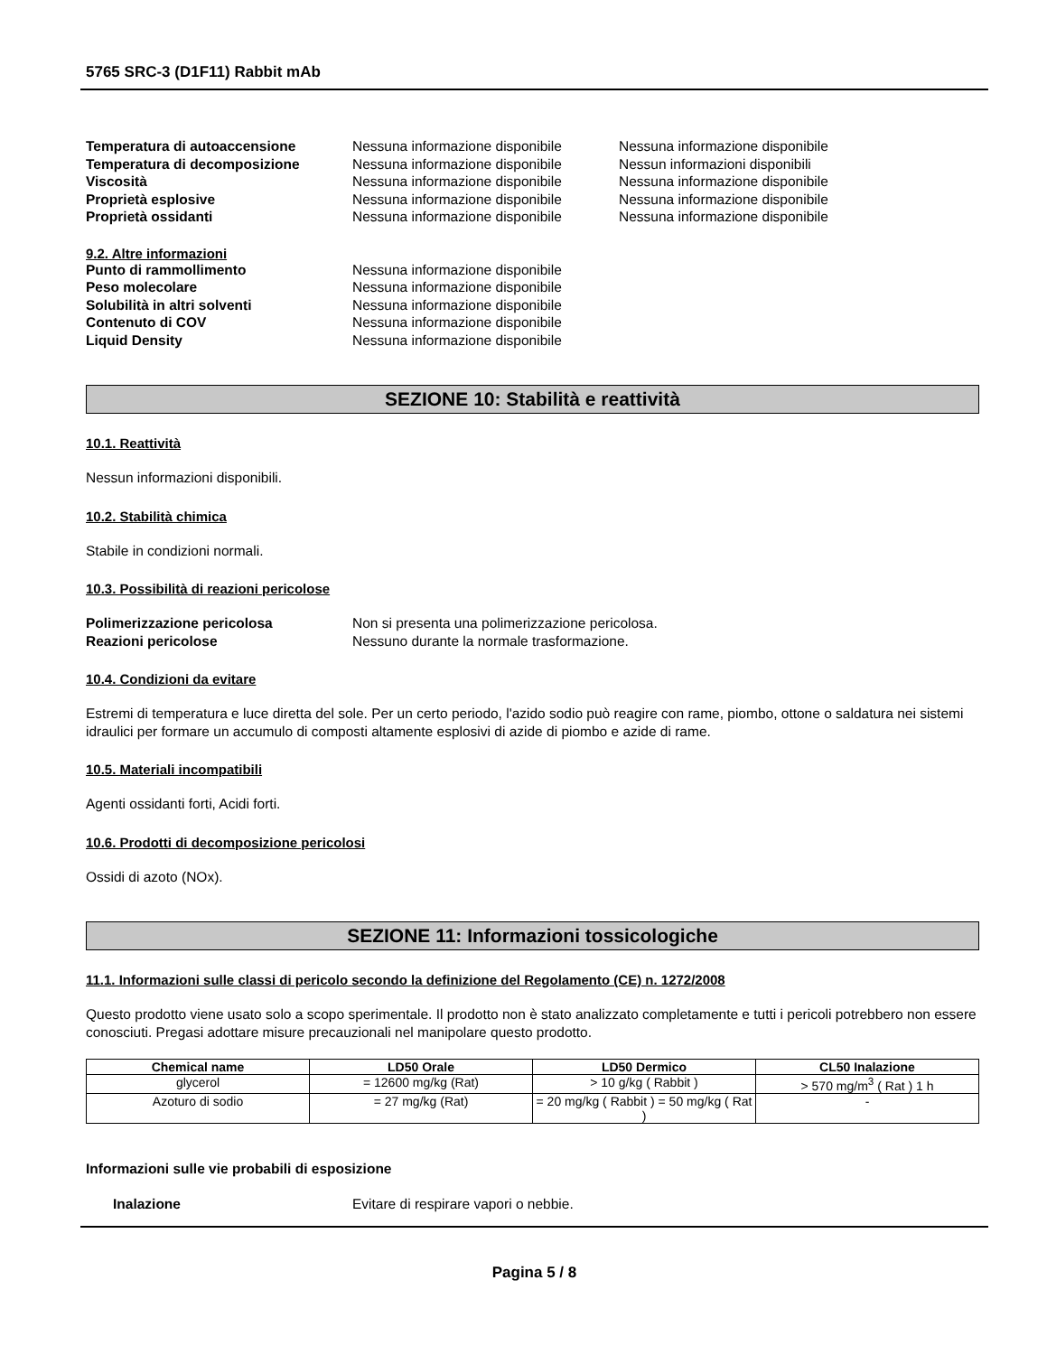5765 SRC-3 (D1F11) Rabbit mAb
Temperatura di autoaccensione Nessuna informazione disponibile Nessuna informazione disponibile Temperatura di decomposizione Nessuna informazione disponibile Nessun informazioni disponibili Viscosità Nessuna informazione disponibile Nessuna informazione disponibile Proprietà esplosive Nessuna informazione disponibile Nessuna informazione disponibile Proprietà ossidanti Nessuna informazione disponibile Nessuna informazione disponibile
9.2. Altre informazioni
Punto di rammollimento Nessuna informazione disponibile Peso molecolare Nessuna informazione disponibile Solubilità in altri solventi Nessuna informazione disponibile Contenuto di COV Nessuna informazione disponibile Liquid Density Nessuna informazione disponibile
SEZIONE 10: Stabilità e reattività
10.1. Reattività
Nessun informazioni disponibili.
10.2. Stabilità chimica
Stabile in condizioni normali.
10.3. Possibilità di reazioni pericolose
Polimerizzazione pericolosa Non si presenta una polimerizzazione pericolosa. Reazioni pericolose Nessuno durante la normale trasformazione.
10.4. Condizioni da evitare
Estremi di temperatura e luce diretta del sole. Per un certo periodo, l'azido sodio può reagire con rame, piombo, ottone o saldatura nei sistemi idraulici per formare un accumulo di composti altamente esplosivi di azide di piombo e azide di rame.
10.5. Materiali incompatibili
Agenti ossidanti forti, Acidi forti.
10.6. Prodotti di decomposizione pericolosi
Ossidi di azoto (NOx).
SEZIONE 11: Informazioni tossicologiche
11.1. Informazioni sulle classi di pericolo secondo la definizione del Regolamento (CE) n. 1272/2008
Questo prodotto viene usato solo a scopo sperimentale. Il prodotto non è stato analizzato completamente e tutti i pericoli potrebbero non essere conosciuti. Pregasi adottare misure precauzionali nel manipolare questo prodotto.
| Chemical name | LD50 Orale | LD50 Dermico | CL50 Inalazione |
| --- | --- | --- | --- |
| glycerol | = 12600 mg/kg (Rat) | > 10 g/kg ( Rabbit ) | > 570 mg/m<sup>3</sup> ( Rat ) 1 h |
| Azoturo di sodio | = 27 mg/kg (Rat) | = 20 mg/kg ( Rabbit ) = 50 mg/kg ( Rat ) | - |
Informazioni sulle vie probabili di esposizione
Inalazione Evitare di respirare vapori o nebbie.
Pagina 5 / 8